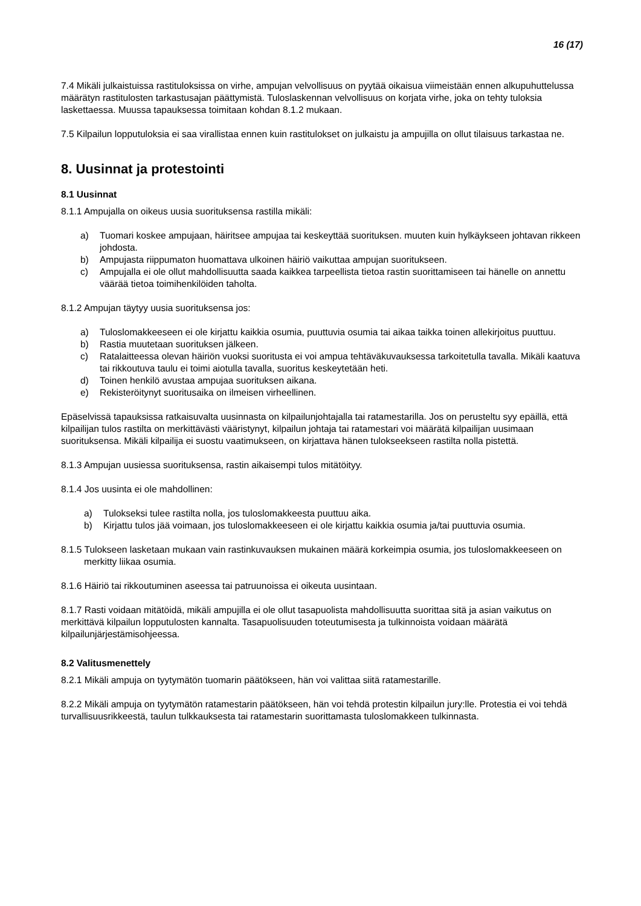16 (17)
7.4 Mikäli julkaistuissa rastituloksissa on virhe, ampujan velvollisuus on pyytää oikaisua viimeistään ennen alkupuhuttelussa määrätyn rastitulosten tarkastusajan päättymistä. Tuloslaskennan velvollisuus on korjata virhe, joka on tehty tuloksia laskettaessa. Muussa tapauksessa toimitaan kohdan 8.1.2 mukaan.
7.5 Kilpailun lopputuloksia ei saa virallistaa ennen kuin rastitulokset on julkaistu ja ampujilla on ollut tilaisuus tarkastaa ne.
8. Uusinnat ja protestointi
8.1 Uusinnat
8.1.1 Ampujalla on oikeus uusia suorituksensa rastilla mikäli:
a) Tuomari koskee ampujaan, häiritsee ampujaa tai keskeyttää suorituksen. muuten kuin hylkäykseen johtavan rikkeen johdosta.
b) Ampujasta riippumaton huomattava ulkoinen häiriö vaikuttaa ampujan suoritukseen.
c) Ampujalla ei ole ollut mahdollisuutta saada kaikkea tarpeellista tietoa rastin suorittamiseen tai hänelle on annettu väärää tietoa toimihenkilöiden taholta.
8.1.2 Ampujan täytyy uusia suorituksensa jos:
a) Tuloslomakkeeseen ei ole kirjattu kaikkia osumia, puuttuvia osumia tai aikaa taikka toinen allekirjoitus puuttuu.
b) Rastia muutetaan suorituksen jälkeen.
c) Ratalaitteessa olevan häiriön vuoksi suoritusta ei voi ampua tehtäväkuvauksessa tarkoitetulla tavalla. Mikäli kaatuva tai rikkoutuva taulu ei toimi aiotulla tavalla, suoritus keskeytetään heti.
d) Toinen henkilö avustaa ampujaa suorituksen aikana.
e) Rekisteröitynyt suoritusaika on ilmeisen virheellinen.
Epäselvissä tapauksissa ratkaisuvalta uusinnasta on kilpailunjohtajalla tai ratamestarilla. Jos on perusteltu syy epäillä, että kilpailijan tulos rastilta on merkittävästi vääristynyt, kilpailun johtaja tai ratamestari voi määrätä kilpailijan uusimaan suorituksensa. Mikäli kilpailija ei suostu vaatimukseen, on kirjattava hänen tulokseekseen rastilta nolla pistettä.
8.1.3 Ampujan uusiessa suorituksensa, rastin aikaisempi tulos mitätöityy.
8.1.4 Jos uusinta ei ole mahdollinen:
a) Tulokseksi tulee rastilta nolla, jos tuloslomakkeesta puuttuu aika.
b) Kirjattu tulos jää voimaan, jos tuloslomakkeeseen ei ole kirjattu kaikkia osumia ja/tai puuttuvia osumia.
8.1.5 Tulokseen lasketaan mukaan vain rastinkuvauksen mukainen määrä korkeimpia osumia, jos tuloslomakkeeseen on merkitty liikaa osumia.
8.1.6 Häiriö tai rikkoutuminen aseessa tai patruunoissa ei oikeuta uusintaan.
8.1.7 Rasti voidaan mitätöidä, mikäli ampujilla ei ole ollut tasapuolista mahdollisuutta suorittaa sitä ja asian vaikutus on merkittävä kilpailun lopputulosten kannalta. Tasapuolisuuden toteutumisesta ja tulkinnoista voidaan määrätä kilpailunjärjestämisohjeessa.
8.2 Valitusmenettely
8.2.1 Mikäli ampuja on tyytymätön tuomarin päätökseen, hän voi valittaa siitä ratamestarille.
8.2.2 Mikäli ampuja on tyytymätön ratamestarin päätökseen, hän voi tehdä protestin kilpailun jury:lle. Protestia ei voi tehdä turvallisuusrikkeestä, taulun tulkkauksesta tai ratamestarin suorittamasta tuloslomakkeen tulkinnasta.